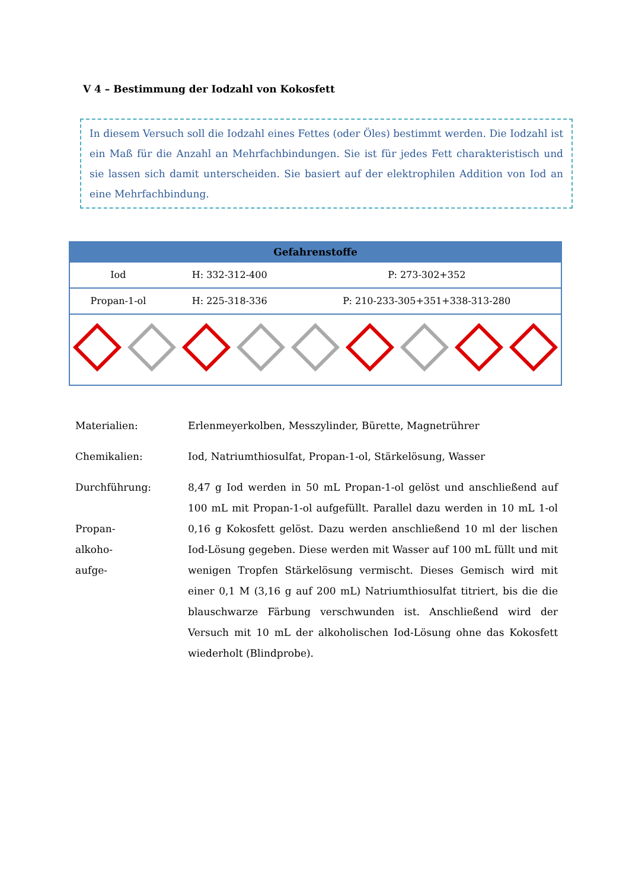V 4 – Bestimmung der Iodzahl von Kokosfett
In diesem Versuch soll die Iodzahl eines Fettes (oder Öles) bestimmt werden. Die Iodzahl ist ein Maß für die Anzahl an Mehrfachbindungen. Sie ist für jedes Fett charakteristisch und sie lassen sich damit unterscheiden. Sie basiert auf der elektrophilen Addition von Iod an eine Mehrfachbindung.
| Gefahrenstoffe | | |
| --- | --- | --- |
| Iod | H: 332-312-400 | P: 273-302+352 |
| Propan-1-ol | H: 225-318-336 | P: 210-233-305+351+338-313-280 |
Materialien: Erlenmeyerkolben, Messzylinder, Bürette, Magnetrührer
Chemikalien: Iod, Natriumthiosulfat, Propan-1-ol, Stärkelösung, Wasser
Durchführung:
Propan-
alkoho-
aufge-
8,47 g Iod werden in 50 mL Propan-1-ol gelöst und anschließend auf 100 mL mit Propan-1-ol aufgefüllt. Parallel dazu werden in 10 mL 1-ol 0,16 g Kokosfett gelöst. Dazu werden anschließend 10 ml der lischen Iod-Lösung gegeben. Diese werden mit Wasser auf 100 mL füllt und mit wenigen Tropfen Stärkelösung vermischt. Dieses Gemisch wird mit einer 0,1 M (3,16 g auf 200 mL) Natriumthiosulfat titriert, bis die die blauschwarze Färbung verschwunden ist. Anschließend wird der Versuch mit 10 mL der alkoholischen Iod-Lösung ohne das Kokosfett wiederholt (Blindprobe).